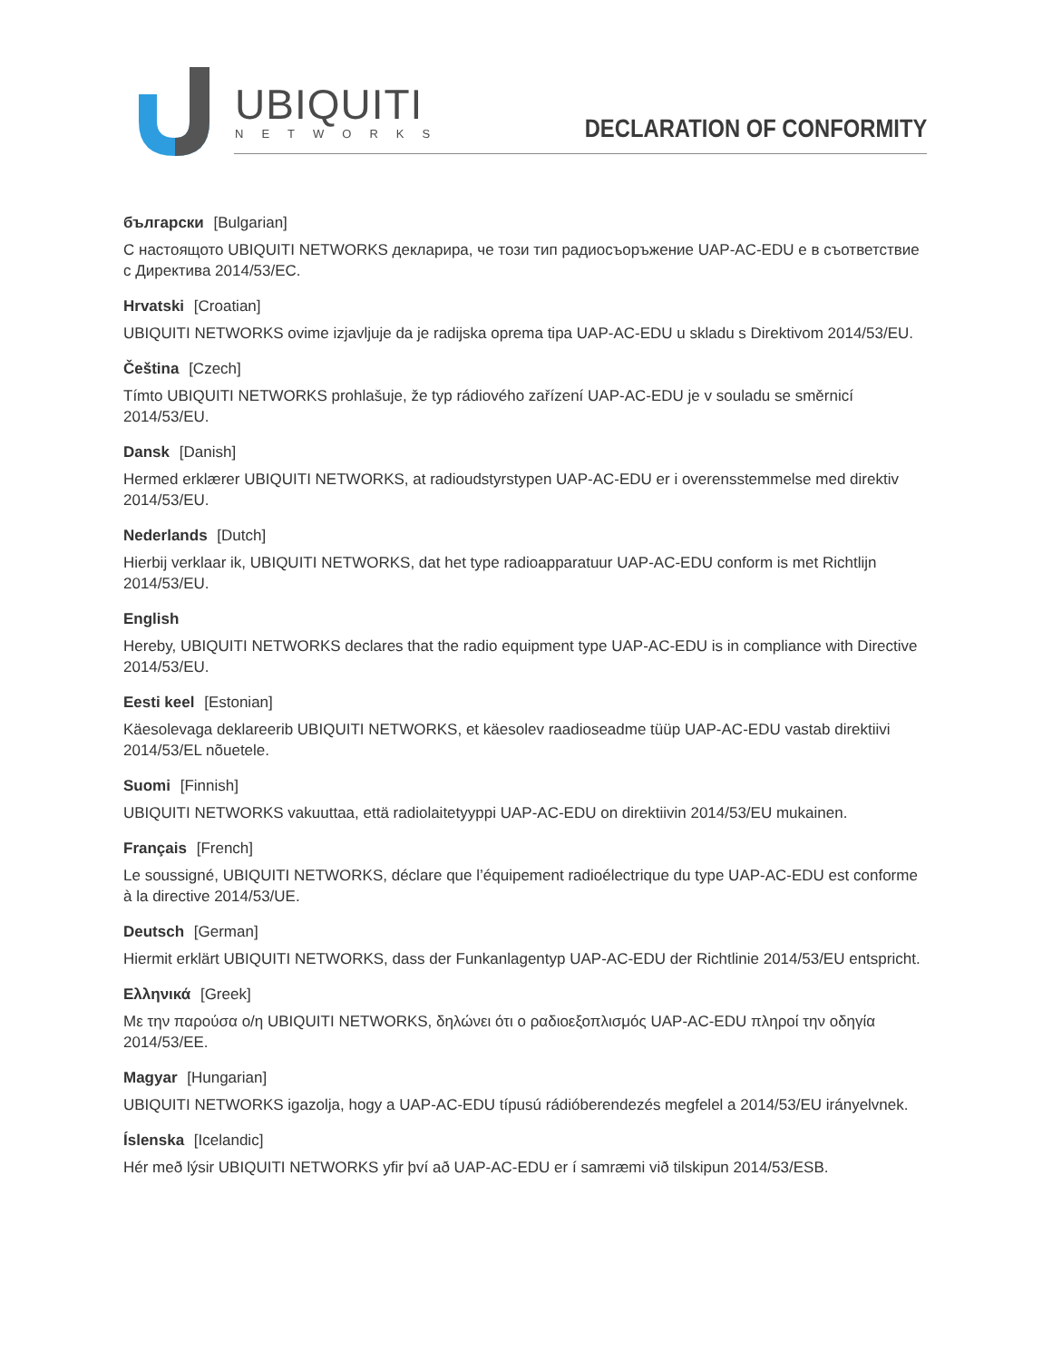UBIQUITI
NETWORKS
DECLARATION OF CONFORMITY
български [Bulgarian]
С настоящото UBIQUITI NETWORKS декларира, че този тип радиосъоръжение UAP-AC-EDU е в съответствие с Директива 2014/53/ЕС.
Hrvatski [Croatian]
UBIQUITI NETWORKS ovime izjavljuje da je radijska oprema tipa UAP-AC-EDU u skladu s Direktivom 2014/53/EU.
Čeština [Czech]
Tímto UBIQUITI NETWORKS prohlašuje, že typ rádiového zařízení UAP-AC-EDU je v souladu se směrnicí 2014/53/EU.
Dansk [Danish]
Hermed erklærer UBIQUITI NETWORKS, at radioudstyrstypen UAP-AC-EDU er i overensstemmelse med direktiv 2014/53/EU.
Nederlands [Dutch]
Hierbij verklaar ik, UBIQUITI NETWORKS, dat het type radioapparatuur UAP-AC-EDU conform is met Richtlijn 2014/53/EU.
English
Hereby, UBIQUITI NETWORKS declares that the radio equipment type UAP-AC-EDU is in compliance with Directive 2014/53/EU.
Eesti keel [Estonian]
Käesolevaga deklareerib UBIQUITI NETWORKS, et käesolev raadioseadme tüüp UAP-AC-EDU vastab direktiivi 2014/53/EL nõuetele.
Suomi [Finnish]
UBIQUITI NETWORKS vakuuttaa, että radiolaitetyyppi UAP-AC-EDU on direktiivin 2014/53/EU mukainen.
Français [French]
Le soussigné, UBIQUITI NETWORKS, déclare que l’équipement radioélectrique du type UAP-AC-EDU est conforme à la directive 2014/53/UE.
Deutsch [German]
Hiermit erklärt UBIQUITI NETWORKS, dass der Funkanlagentyp UAP-AC-EDU der Richtlinie 2014/53/EU entspricht.
Ελληνικά [Greek]
Με την παρούσα ο/η UBIQUITI NETWORKS, δηλώνει ότι ο ραδιοεξοπλισμός UAP-AC-EDU πληροί την οδηγία 2014/53/ΕΕ.
Magyar [Hungarian]
UBIQUITI NETWORKS igazolja, hogy a UAP-AC-EDU típusú rádióberendezés megfelel a 2014/53/EU irányelvnek.
Íslenska [Icelandic]
Hér með lýsir UBIQUITI NETWORKS yfir því að UAP-AC-EDU er í samræmi við tilskipun 2014/53/ESB.